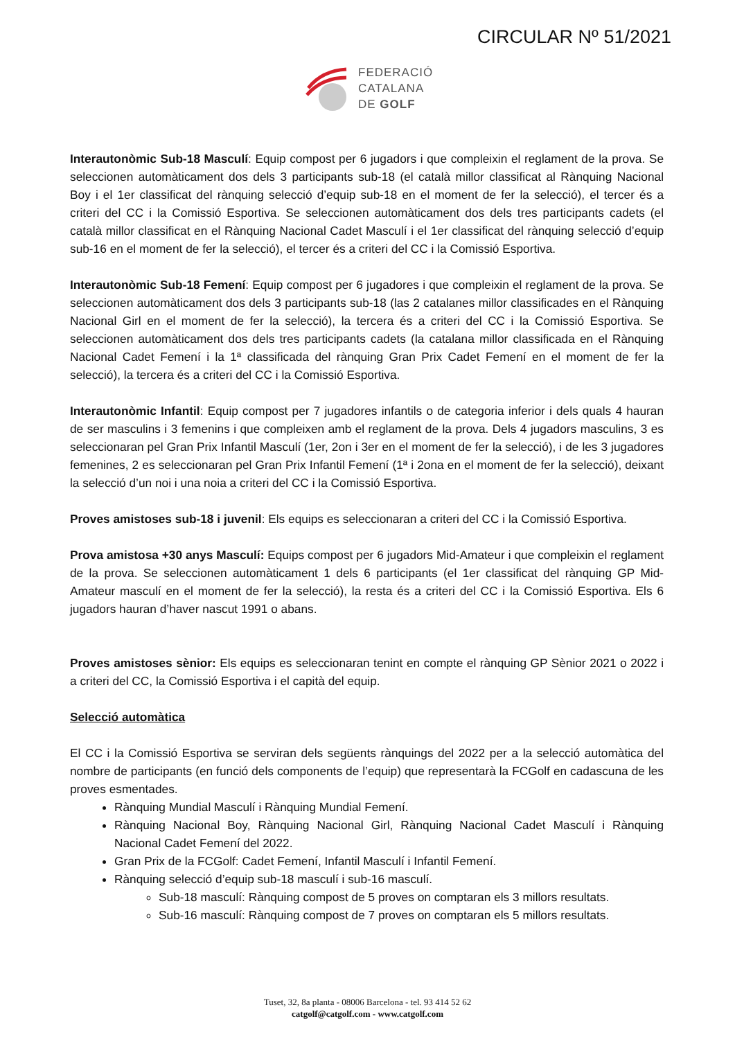CIRCULAR Nº 51/2021
FEDERACIÓ
CATALANA
DE GOLF
Interautonòmic Sub-18 Masculí: Equip compost per 6 jugadors i que compleixin el reglament de la prova. Se seleccionen automàticament dos dels 3 participants sub-18 (el català millor classificat al Rànquing Nacional Boy i el 1er classificat del rànquing selecció d’equip sub-18 en el moment de fer la selecció), el tercer és a criteri del CC i la Comissió Esportiva. Se seleccionen automàticament dos dels tres participants cadets (el català millor classificat en el Rànquing Nacional Cadet Masculí i el 1er classificat del rànquing selecció d’equip sub-16 en el moment de fer la selecció), el tercer és a criteri del CC i la Comissió Esportiva.
Interautonòmic Sub-18 Femení: Equip compost per 6 jugadores i que compleixin el reglament de la prova. Se seleccionen automàticament dos dels 3 participants sub-18 (las 2 catalanes millor classificades en el Rànquing Nacional Girl en el moment de fer la selecció), la tercera és a criteri del CC i la Comissió Esportiva. Se seleccionen automàticament dos dels tres participants cadets (la catalana millor classificada en el Rànquing Nacional Cadet Femení i la 1ª classificada del rànquing Gran Prix Cadet Femení en el moment de fer la selecció), la tercera és a criteri del CC i la Comissió Esportiva.
Interautonòmic Infantil: Equip compost per 7 jugadores infantils o de categoria inferior i dels quals 4 hauran de ser masculins i 3 femenins i que compleixen amb el reglament de la prova. Dels 4 jugadors masculins, 3 es seleccionaran pel Gran Prix Infantil Masculí (1er, 2on i 3er en el moment de fer la selecció), i de les 3 jugadores femenines, 2 es seleccionaran pel Gran Prix Infantil Femení (1ª i 2ona en el moment de fer la selecció), deixant la selecció d’un noi i una noia a criteri del CC i la Comissió Esportiva.
Proves amistoses sub-18 i juvenil: Els equips es seleccionaran a criteri del CC i la Comissió Esportiva.
Prova amistosa +30 anys Masculí: Equips compost per 6 jugadors Mid-Amateur i que compleixin el reglament de la prova. Se seleccionen automàticament 1 dels 6 participants (el 1er classificat del rànquing GP Mid-Amateur masculí en el moment de fer la selecció), la resta és a criteri del CC i la Comissió Esportiva. Els 6 jugadors hauran d’haver nascut 1991 o abans.
Proves amistoses sènior: Els equips es seleccionaran tenint en compte el rànquing GP Sènior 2021 o 2022 i a criteri del CC, la Comissió Esportiva i el capità del equip.
Selecció automàtica
El CC i la Comissió Esportiva se serviran dels següents rànquings del 2022 per a la selecció automàtica del nombre de participants (en funció dels components de l’equip) que representarà la FCGolf en cadascuna de les proves esmentades.
Rànquing Mundial Masculí i Rànquing Mundial Femení.
Rànquing Nacional Boy, Rànquing Nacional Girl, Rànquing Nacional Cadet Masculí i Rànquing Nacional Cadet Femení del 2022.
Gran Prix de la FCGolf: Cadet Femení, Infantil Masculí i Infantil Femení.
Rànquing selecció d’equip sub-18 masculí i sub-16 masculí.
Sub-18 masculí: Rànquing compost de 5 proves on comptaran els 3 millors resultats.
Sub-16 masculí: Rànquing compost de 7 proves on comptaran els 5 millors resultats.
Tuset, 32, 8a planta - 08006 Barcelona - tel. 93 414 52 62
catgolf@catgolf.com - www.catgolf.com